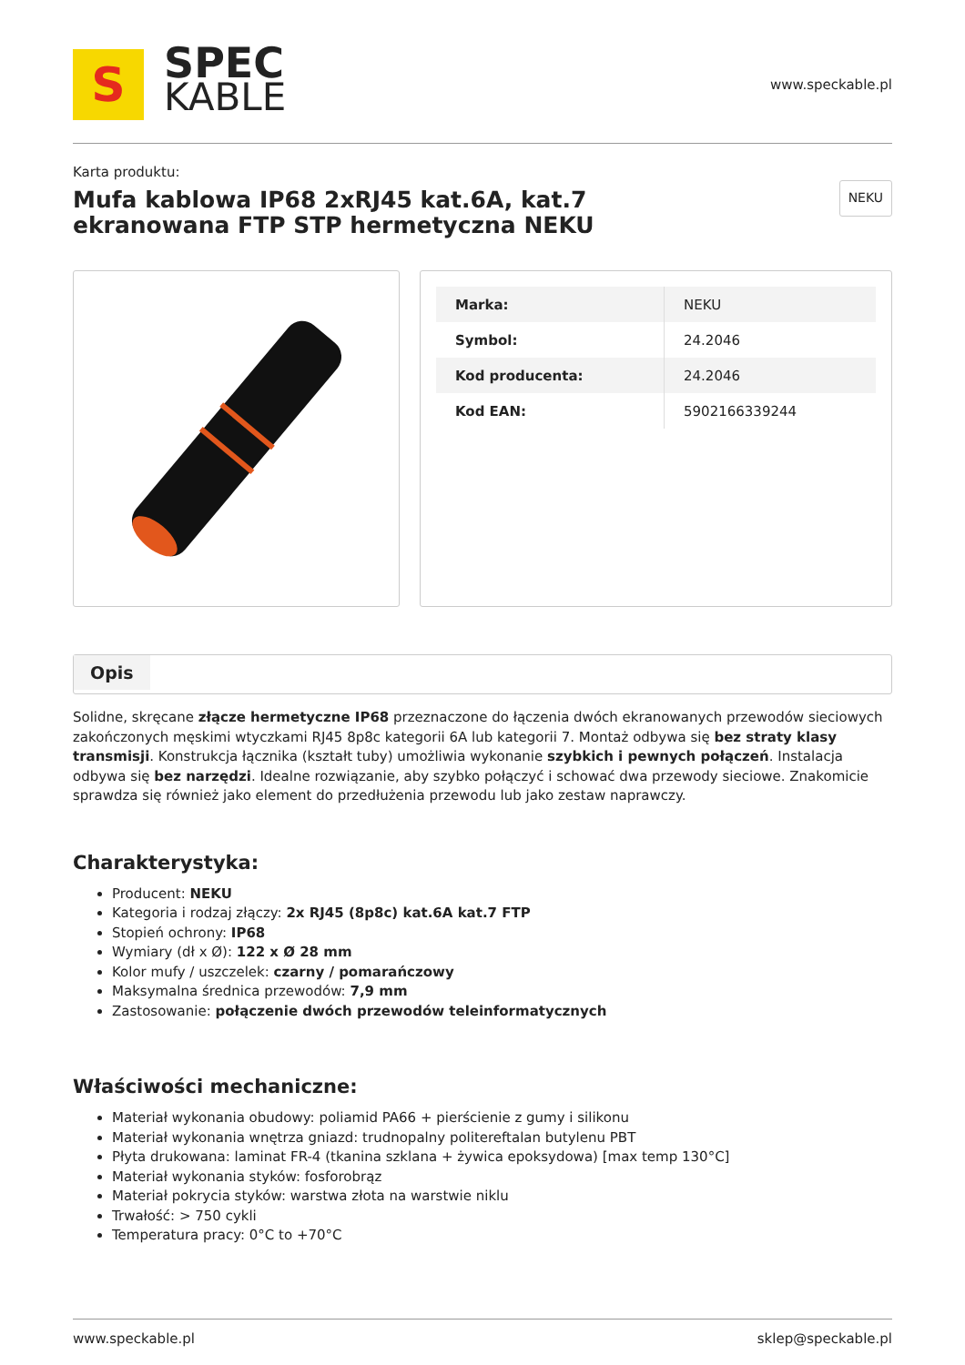S
SPEC
KABLE
www.speckable.pl
Karta produktu:
Mufa kablowa IP68 2xRJ45 kat.6A, kat.7 ekranowana FTP STP hermetyczna NEKU
NEKU
| Marka: | NEKU |
| Symbol: | 24.2046 |
| Kod producenta: | 24.2046 |
| Kod EAN: | 5902166339244 |
Opis
Solidne, skręcane złącze hermetyczne IP68 przeznaczone do łączenia dwóch ekranowanych przewodów sieciowych zakończonych męskimi wtyczkami RJ45 8p8c kategorii 6A lub kategorii 7. Montaż odbywa się bez straty klasy transmisji. Konstrukcja łącznika (kształt tuby) umożliwia wykonanie szybkich i pewnych połączeń. Instalacja odbywa się bez narzędzi. Idealne rozwiązanie, aby szybko połączyć i schować dwa przewody sieciowe. Znakomicie sprawdza się również jako element do przedłużenia przewodu lub jako zestaw naprawczy.
Charakterystyka:
Producent: NEKU
Kategoria i rodzaj złączy: 2x RJ45 (8p8c) kat.6A kat.7 FTP
Stopień ochrony: IP68
Wymiary (dł x Ø): 122 x Ø 28 mm
Kolor mufy / uszczelek: czarny / pomarańczowy
Maksymalna średnica przewodów: 7,9 mm
Zastosowanie: połączenie dwóch przewodów teleinformatycznych
Właściwości mechaniczne:
Materiał wykonania obudowy: poliamid PA66 + pierścienie z gumy i silikonu
Materiał wykonania wnętrza gniazd: trudnopalny politereftalan butylenu PBT
Płyta drukowana: laminat FR-4 (tkanina szklana + żywica epoksydowa) [max temp 130°C]
Materiał wykonania styków: fosforobrąz
Materiał pokrycia styków: warstwa złota na warstwie niklu
Trwałość: > 750 cykli
Temperatura pracy: 0°C to +70°C
www.speckable.pl sklep@speckable.pl